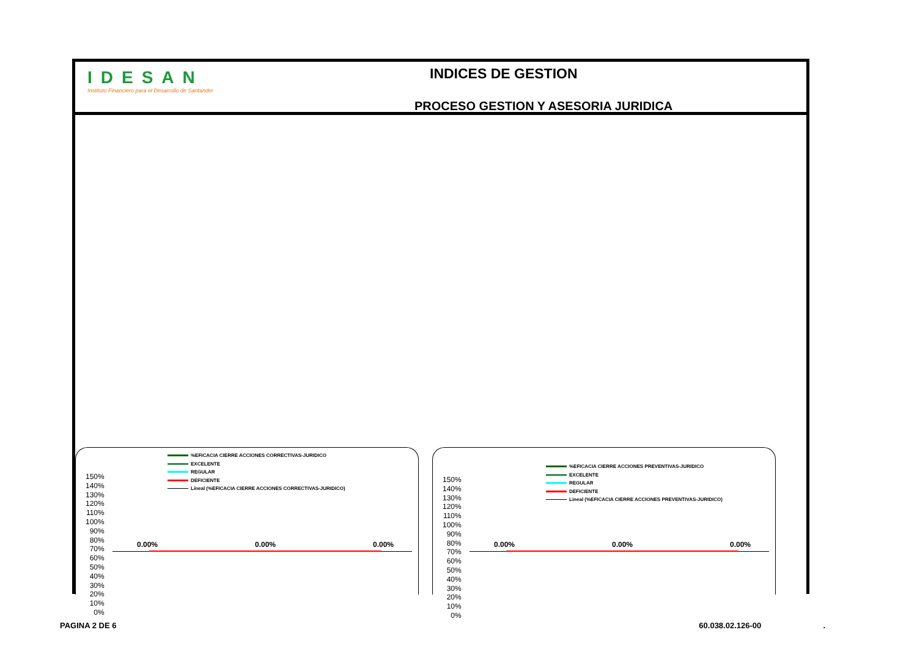IDESAN
Instituto Financiero para el Desarrollo de Santander
INDICES DE GESTION
PROCESO GESTION Y ASESORIA JURIDICA
%EFICACIA CIERRE ACCIONES CORRECTIVAS-JURIDICO
EXCELENTE
REGULAR
DEFICIENTE
Lineal (%EFICACIA CIERRE ACCIONES CORRECTIVAS-JURIDICO)
150%
140%
130%
120%
110%
100%
90%
80%
70%
60%
50%
40%
30%
20%
10%
0%
0.00% 0.00% 0.00%
%EFICACIA CIERRE ACCIONES PREVENTIVAS-JURIDICO
EXCELENTE
REGULAR
DEFICIENTE
Lineal (%EFICACIA CIERRE ACCIONES PREVENTIVAS-JURIDICO)
150%
140%
130%
120%
110%
100%
90%
80%
70%
60%
50%
40%
30%
20%
10%
0%
0.00% 0.00% 0.00%
PAGINA 2 DE 6 60.038.02.126-00 .